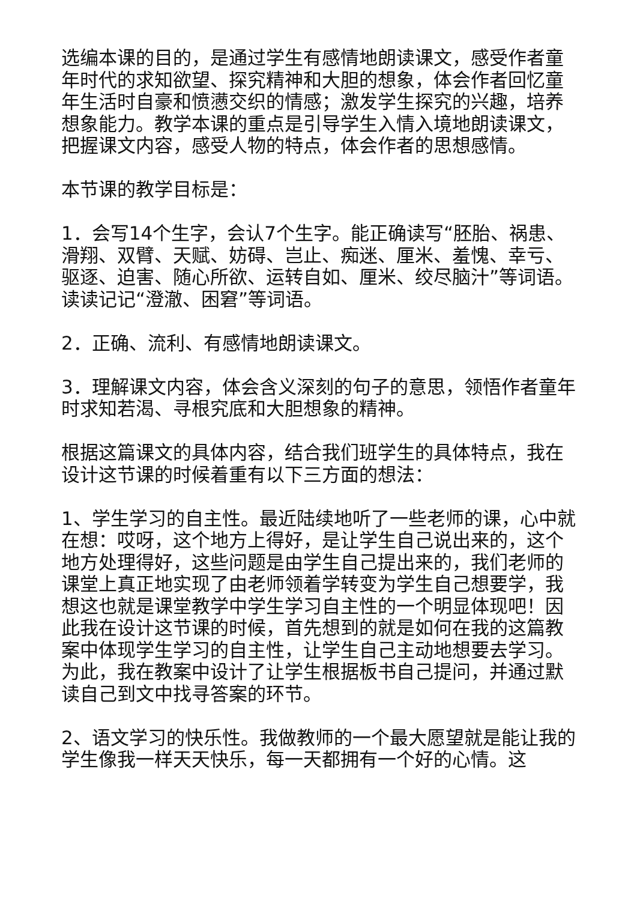选编本课的目的，是通过学生有感情地朗读课文，感受作者童年时代的求知欲望、探究精神和大胆的想象，体会作者回忆童年生活时自豪和愤懑交织的情感；激发学生探究的兴趣，培养想象能力。教学本课的重点是引导学生入情入境地朗读课文，把握课文内容，感受人物的特点，体会作者的思想感情。
本节课的教学目标是：
1．会写14个生字，会认7个生字。能正确读写“胚胎、祸患、滑翔、双臂、天赋、妨碍、岂止、痴迷、厘米、羞愧、幸亏、驱逐、迫害、随心所欲、运转自如、厘米、绞尽脑汁”等词语。读读记记“澄澈、困窘”等词语。
2．正确、流利、有感情地朗读课文。
3．理解课文内容，体会含义深刻的句子的意思，领悟作者童年时求知若渴、寻根究底和大胆想象的精神。
根据这篇课文的具体内容，结合我们班学生的具体特点，我在设计这节课的时候着重有以下三方面的想法：
1、学生学习的自主性。最近陆续地听了一些老师的课，心中就在想：哎呀，这个地方上得好，是让学生自己说出来的，这个地方处理得好，这些问题是由学生自己提出来的，我们老师的课堂上真正地实现了由老师领着学转变为学生自己想要学，我想这也就是课堂教学中学生学习自主性的一个明显体现吧！因此我在设计这节课的时候，首先想到的就是如何在我的这篇教案中体现学生学习的自主性，让学生自己主动地想要去学习。为此，我在教案中设计了让学生根据板书自己提问，并通过默读自己到文中找寻答案的环节。
2、语文学习的快乐性。我做教师的一个最大愿望就是能让我的学生像我一样天天快乐，每一天都拥有一个好的心情。这